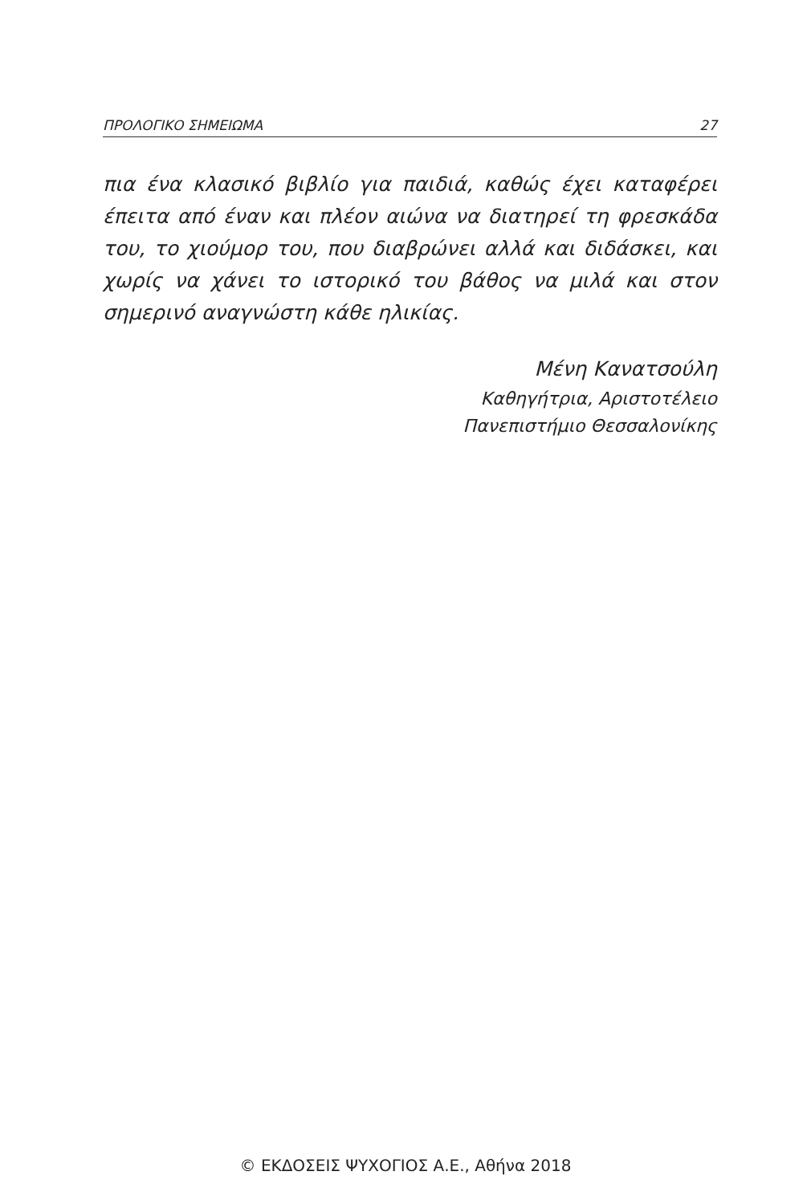ΠΡΟΛΟΓΙΚΟ ΣΗΜΕΙΩΜΑ 27
πια ένα κλασικό βιβλίο για παιδιά, καθώς έχει καταφέρει έπειτα από έναν και πλέον αιώνα να διατηρεί τη φρεσκάδα του, το χιούμορ του, που διαβρώνει αλλά και διδάσκει, και χωρίς να χάνει το ιστορικό του βάθος να μιλά και στον σημερινό αναγνώστη κάθε ηλικίας.
Μένη Κανατσούλη
Καθηγήτρια, Αριστοτέλειο
Πανεπιστήμιο Θεσσαλονίκης
© ΕΚΔΟΣΕΙΣ ΨΥΧΟΓΙΟΣ Α.Ε., Αθήνα 2018